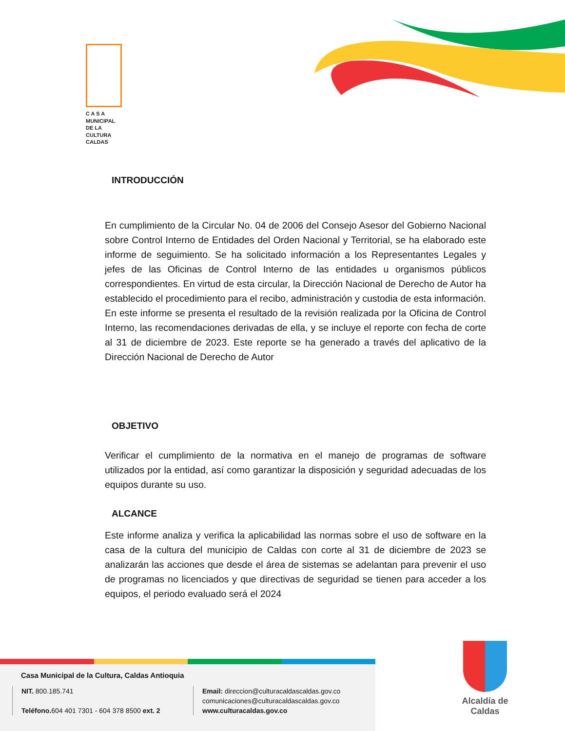C A S A
MUNICIPAL
DE LA
CULTURA
CALDAS
INTRODUCCIÓN
En cumplimiento de la Circular No. 04 de 2006 del Consejo Asesor del Gobierno Nacional sobre Control Interno de Entidades del Orden Nacional y Territorial, se ha elaborado este informe de seguimiento. Se ha solicitado información a los Representantes Legales y jefes de las Oficinas de Control Interno de las entidades u organismos públicos correspondientes. En virtud de esta circular, la Dirección Nacional de Derecho de Autor ha establecido el procedimiento para el recibo, administración y custodia de esta información. En este informe se presenta el resultado de la revisión realizada por la Oficina de Control Interno, las recomendaciones derivadas de ella, y se incluye el reporte con fecha de corte al 31 de diciembre de 2023. Este reporte se ha generado a través del aplicativo de la Dirección Nacional de Derecho de Autor
OBJETIVO
Verificar el cumplimiento de la normativa en el manejo de programas de software utilizados por la entidad, así como garantizar la disposición y seguridad adecuadas de los equipos durante su uso.
ALCANCE
Este informe analiza y verifica la aplicabilidad las normas sobre el uso de software en la casa de la cultura del municipio de Caldas con corte al 31 de diciembre de 2023 se analizarán las acciones que desde el área de sistemas se adelantan para prevenir el uso de programas no licenciados y que directivas de seguridad se tienen para acceder a los equipos, el periodo evaluado será el 2024
Casa Municipal de la Cultura, Caldas Antioquia
NIT. 800.185.741
Teléfono. 604 401 7301 - 604 378 8500 ext. 2
Email: direccion@culturacaldascaldas.gov.co
comunicaciones@culturacaldascaldas.gov.co
www.culturacaldas.gov.co
Alcaldía de
Caldas